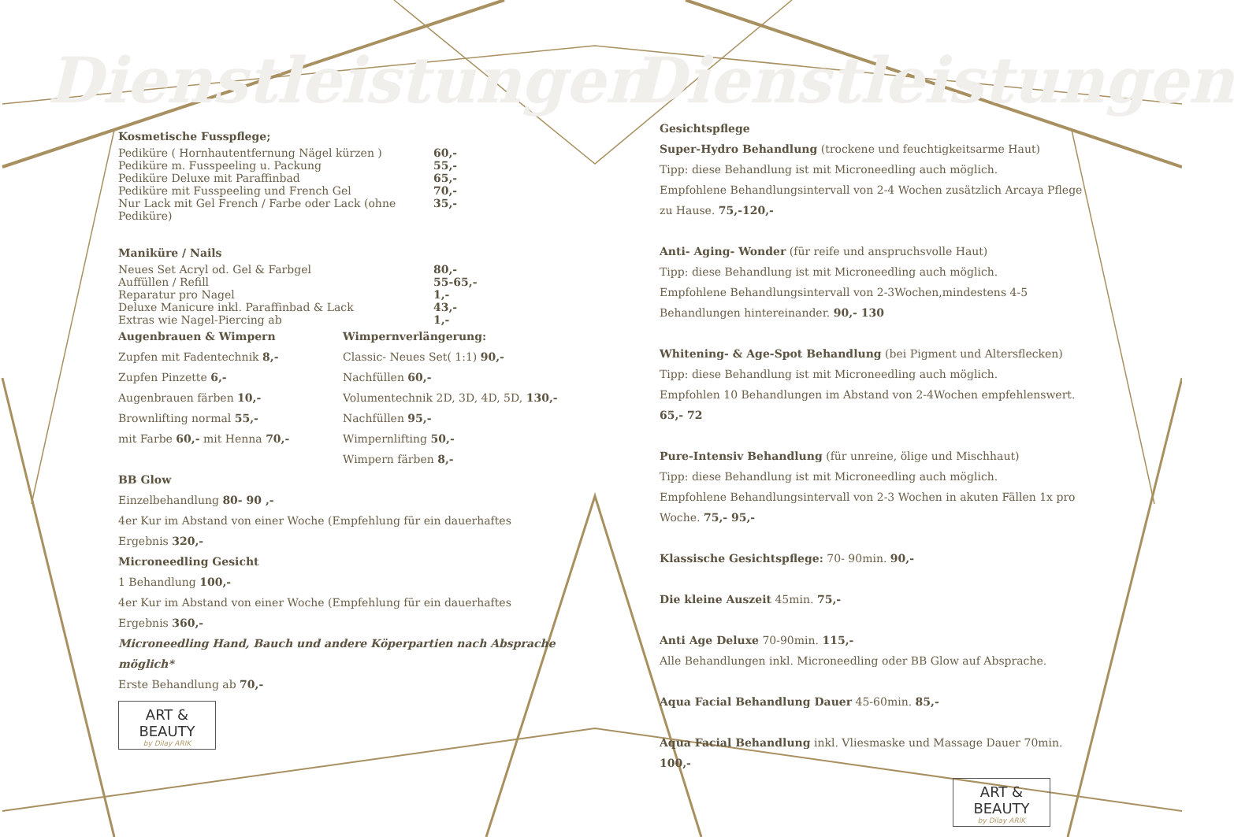Dienstleistungen Dienstleistungen
Kosmetische Fusspflege;
Pediküre ( Hornhautentfernung Nägel kürzen ) 60,-
Pediküre m. Fusspeeling u. Packung 55,-
Pediküre Deluxe mit Paraffinbad 65,-
Pediküre mit Fusspeeling und French Gel 70,-
Nur Lack mit Gel French / Farbe oder Lack (ohne Pediküre) 35,-
Maniküre / Nails
Neues Set Acryl od. Gel & Farbgel 80,-
Auffüllen / Refill 55-65,-
Reparatur pro Nagel 1,-
Deluxe Manicure inkl. Paraffinbad & Lack 43,-
Extras wie Nagel-Piercing ab 1,-
Augenbrauen & Wimpern
Zupfen mit Fadentechnik 8,-
Zupfen Pinzette 6,-
Augenbrauen färben 10,-
Brownlifting normal 55,-
mit Farbe 60,- mit Henna 70,-
Wimpernverlängerung:
Classic- Neues Set( 1:1) 90,-
Nachfüllen 60,-
Volumentechnik 2D, 3D, 4D, 5D, 130,-
Nachfüllen 95,-
Wimpernlifting 50,-
Wimpern färben 8,-
BB Glow
Einzelbehandlung 80- 90 ,-
4er Kur im Abstand von einer Woche (Empfehlung für ein dauerhaftes Ergebnis 320,-
Microneedling Gesicht
1 Behandlung 100,-
4er Kur im Abstand von einer Woche (Empfehlung für ein dauerhaftes Ergebnis 360,-
Microneedling Hand, Bauch und andere Köperpartien nach Absprache möglich*
Erste Behandlung ab 70,-
ART & BEAUTY
by Dilay ARIK
Gesichtspflege
Super-Hydro Behandlung (trockene und feuchtigkeitsarme Haut)
Tipp: diese Behandlung ist mit Microneedling auch möglich.
Empfohlene Behandlungsintervall von 2-4 Wochen zusätzlich Arcaya Pflege zu Hause. 75,-120,-
Anti- Aging- Wonder (für reife und anspruchsvolle Haut)
Tipp: diese Behandlung ist mit Microneedling auch möglich.
Empfohlene Behandlungsintervall von 2-3Wochen,mindestens 4-5 Behandlungen hintereinander. 90,- 130
Whitening- & Age-Spot Behandlung (bei Pigment und Altersflecken)
Tipp: diese Behandlung ist mit Microneedling auch möglich.
Empfohlen 10 Behandlungen im Abstand von 2-4Wochen empfehlenswert. 65,- 72
Pure-Intensiv Behandlung (für unreine, ölige und Mischhaut)
Tipp: diese Behandlung ist mit Microneedling auch möglich.
Empfohlene Behandlungsintervall von 2-3 Wochen in akuten Fällen 1x pro Woche. 75,- 95,-
Klassische Gesichtspflege: 70- 90min. 90,-
Die kleine Auszeit 45min. 75,-
Anti Age Deluxe 70-90min. 115,-
Alle Behandlungen inkl. Microneedling oder BB Glow auf Absprache.
Aqua Facial Behandlung Dauer 45-60min. 85,-
Aqua Facial Behandlung inkl. Vliesmaske und Massage Dauer 70min. 100,-
ART & BEAUTY
by Dilay ARIK